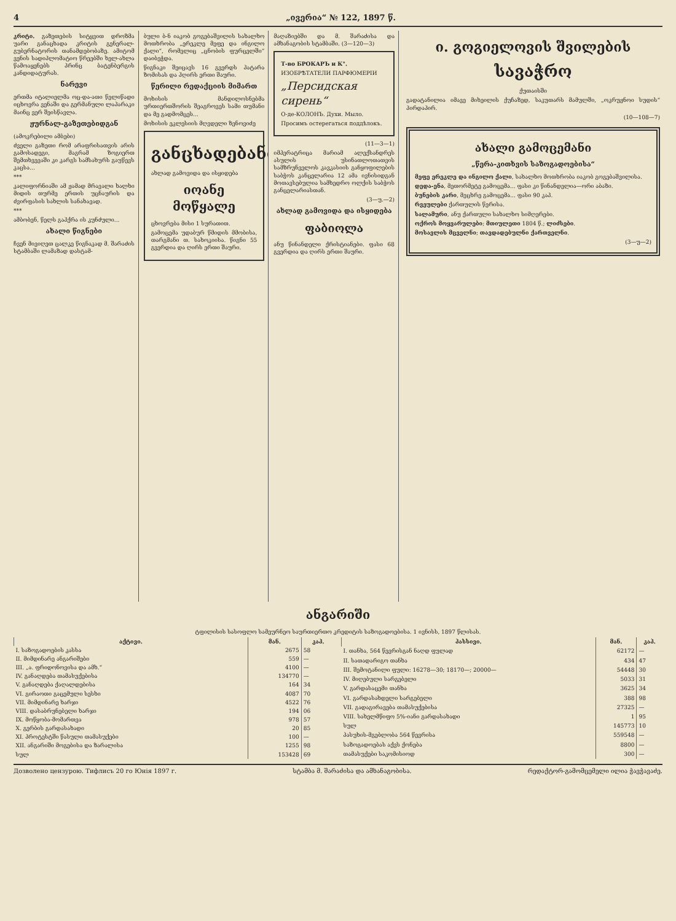4 „ივერია“ № 122, 1897 წ.
კრიტი. გაზეთების სიტყვით დროზმა უარი განაცხადა კრიტის გენერალ-გუბერნატორის თანამდებობაზე. ამიტომ ვენის სადიპლომატიო წრეებში ხელ-ახლა წამოაყენებს პრინც ბატენბერგის კანდიდატურას.
ნარევი
ერთმა იტალიელმა ოც-და-ათი წელიწადი იცხოვრა ვენაში და გერმანული ლაპარაკი მაინც ვერ შეისწავლა.
ჟურნალ-გაზეთებიდგან
(ამოკრებილი ამბები)
ძველი გაზეთი რომ არაფრისათვის არის გამოსადეგი, მაგრამ ზოგიერთ შემთხვევაში კი კარგს სამსახურს გაუწევს კაცსა...
***
კალიფორნიაში ამ ჟამად მრავალი ხალხი მიდის თურმე ერთის უცნაურის და ძვირფასის სახლის სანახავად.
***
ამბობენ, წელს გაჰქრა ის კუნძული...
ახალი წიგნები
ჩვენ მივიღეთ ცალკე წიგნაკად მ. შარაძის სტამბაში ლამაზად დასტამ-
ბული ბ-ნ იაკობ გოგებაშვილის სახალხო მოთხრობა „ერეკლე მეფე და ინგილო ქალი“, რომელიც „ცნობის ფურცელში“ დაიბეჭდა.
წიგნაკი შეიცავს 16 გვერდს პატარა ზომისას და ჰღირს ერთი შაური.
წერილი რედაქციის მიმართ
მოხისის მანდილოსნებმა ურთიერთშორის შეაგროვეს სამი თუმანი და მე გადმომცეს...
მოხისის ეკლესიის მღვდელი ზენოვიძე
განცხადებანი
ახლად გამოვიდა და ისყიდება
იოანე მოწყალე
ცხოვრება მისი 1 სურათით.
გამოცემა უდაბურ წმიდის მმობისა, თარგმანი თ. სახოკიისა. წიგნი 55 გვერდია და ღირს ერთი შაური.
მაღაზიებში და მ. შარაძისა და ამხანაგობის სტამბაში. (3—120—3)
Т-во БРОКАРЪ и К°.
ИЗОБРѢТАТЕЛИ ПАРФЮМЕРІИ
„Персидская сирень“
О-де-КОЛОНЪ. Духи. Мыло.
Просимъ остерегаться поддѣлокъ.
(11—3—1)
იმპერატრიცა მარიამ ალექსანდრეს ასულის უსინათლოთათვის სამზრუნველოს კავკასიის განყოფილების საბჭოს კანცელარია 12 ამა ივნისიდგან მოთავსებულია სამხედრო ოლქის საბჭოს განცელარიასთან.
(3—უ.—2)
ახლად გამოვიდა და ისყიდება
ფაბიოლა
ანუ წინანდელი ქრისტიანები. ფასი 68 გვერდია და ღირს ერთი შაური.
ი. გოგიელოვის შვილების
სავაჭრო
ქუთაისში
გადატანილია იმავე მიხეილის ქუჩაზედ, საკუთარს მამულში, „ოკრუჟნოი სუდის“ პირდაპირ.
(10—108—7)
ახალი გამოცემანი
„წერა-კითხვის საზოგადოებისა“
მეფე ერეკლე და ინგილო ქალი, სახალხო მოთხრობა იაკობ გოგებაშვილისა.
დედა-ენა, მეთორმეტე გამოცემა... ფასი კი წინანდელია—ორი აბაზი.
ბუნების კარი, მეცხრე გამოცემა... ფასი 90 კაპ.
რვეულები ქართულის წერისა.
სალამური, ანუ ქართული სახალხო სიმღერები.
ოქროს მოყვარულები; მთიულეთი 1804 წ.; ლიძსები.
მოსავლის მცველნი; თავდადებულნი ქართველნი.
(3—უ—2)
ანგარიში
ტფილისის სასოფლო სამეურნეო საურთიერთო კრედიტის საზოგადოებისა. 1 ივნისს, 1897 წლისას.
| აქტივი. | მან. | კაპ. |
| --- | --- | --- |
| I. საზოგადოების კასსა | 2675 | 58 |
| II. მიმდინარე ანგარიშები | 559 | — |
| III. „ა. ფრიდონოვისა და ამხ.“ | 4100 | — |
| IV. განაღდება თამასუქებისა | 134770 | — |
| V. განაღდება ქაღალდებისა | 164 | 34 |
| VI. გირაოთი გაცემული სესხი | 4087 | 70 |
| VII. მიმდინარე ხარჯი | 4522 | 76 |
| VIII. დასაბრუნებელი ხარჯი | 194 | 06 |
| IX. მოწყობა-მომართვა | 978 | 57 |
| X. გერბის გარდასახადი | 20 | 85 |
| XI. პროტესტში წასული თამასუქები | 100 | — |
| XII. ანგარიში მოგებისა და ზარალისა | 1255 | 98 |
| სულ | 153428 | 69 |
| პასსივი. | მან. | კაპ. |
| --- | --- | --- |
| I. თანხა, 564 წევრისგან ნაღდ ფულად | 62172 | — |
| II. სათადარიგო თანხა | 434 | 47 |
| III. შემოტანილი ფული: 16278—30; 18170—; 20000— | 54448 | 30 |
| IV. მიღებული სარგებელი | 5033 | 31 |
| V. გარდასაცემი თანხა | 3625 | 34 |
| VI. გარდასახდელი სარგებელი | 388 | 98 |
| VII. გადაგირავება თამასუქებისა | 27325 | — |
| VIII. სახელმწიფო 5%-იანი გარდასახადი | 1 | 95 |
| სულ | 145773 | 10 |
| პასუხის-მგებლობა 564 წევრისა | 559548 | — |
| საზოგადოებას აქვს ქონება | 8800 | — |
| თამასუქები საკომისიოდ | 300 | — |
Дозволено цензурою. Тифлисъ 20 го Юнія 1897 г. სტამბა მ. შარაძისა და ამხანაგობისა. რედაქტორ-გამომცემელი ილია ჭავჭავაძე.